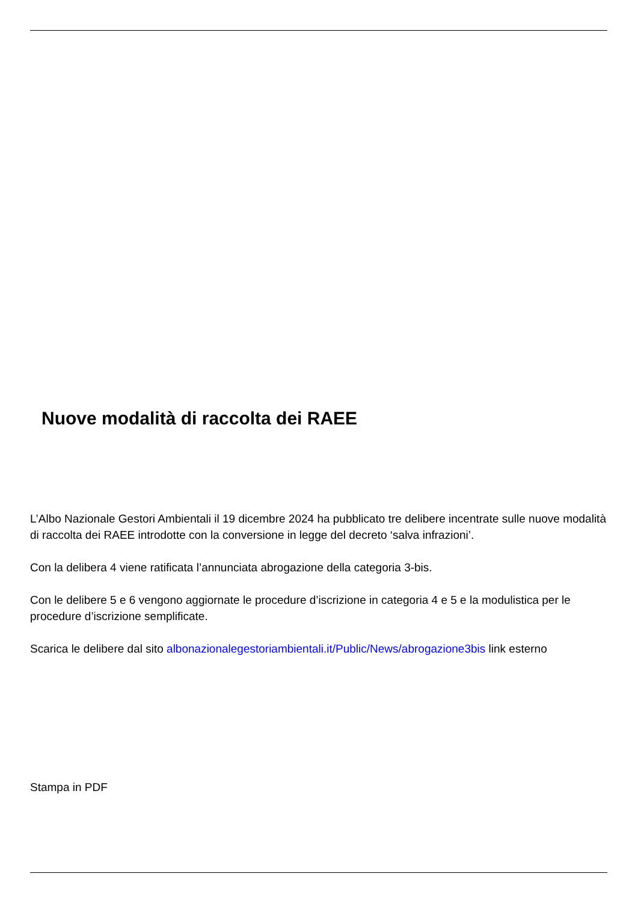Nuove modalità di raccolta dei RAEE
L’Albo Nazionale Gestori Ambientali il 19 dicembre 2024 ha pubblicato tre delibere incentrate sulle nuove modalità di raccolta dei RAEE introdotte con la conversione in legge del decreto ‘salva infrazioni’.
Con la delibera 4 viene ratificata l’annunciata abrogazione della categoria 3-bis.
Con le delibere 5 e 6 vengono aggiornate le procedure d’iscrizione in categoria 4 e 5 e la modulistica per le procedure d’iscrizione semplificate.
Scarica le delibere dal sito albonazionalegestoriambientali.it/Public/News/abrogazione3bis link esterno
Stampa in PDF